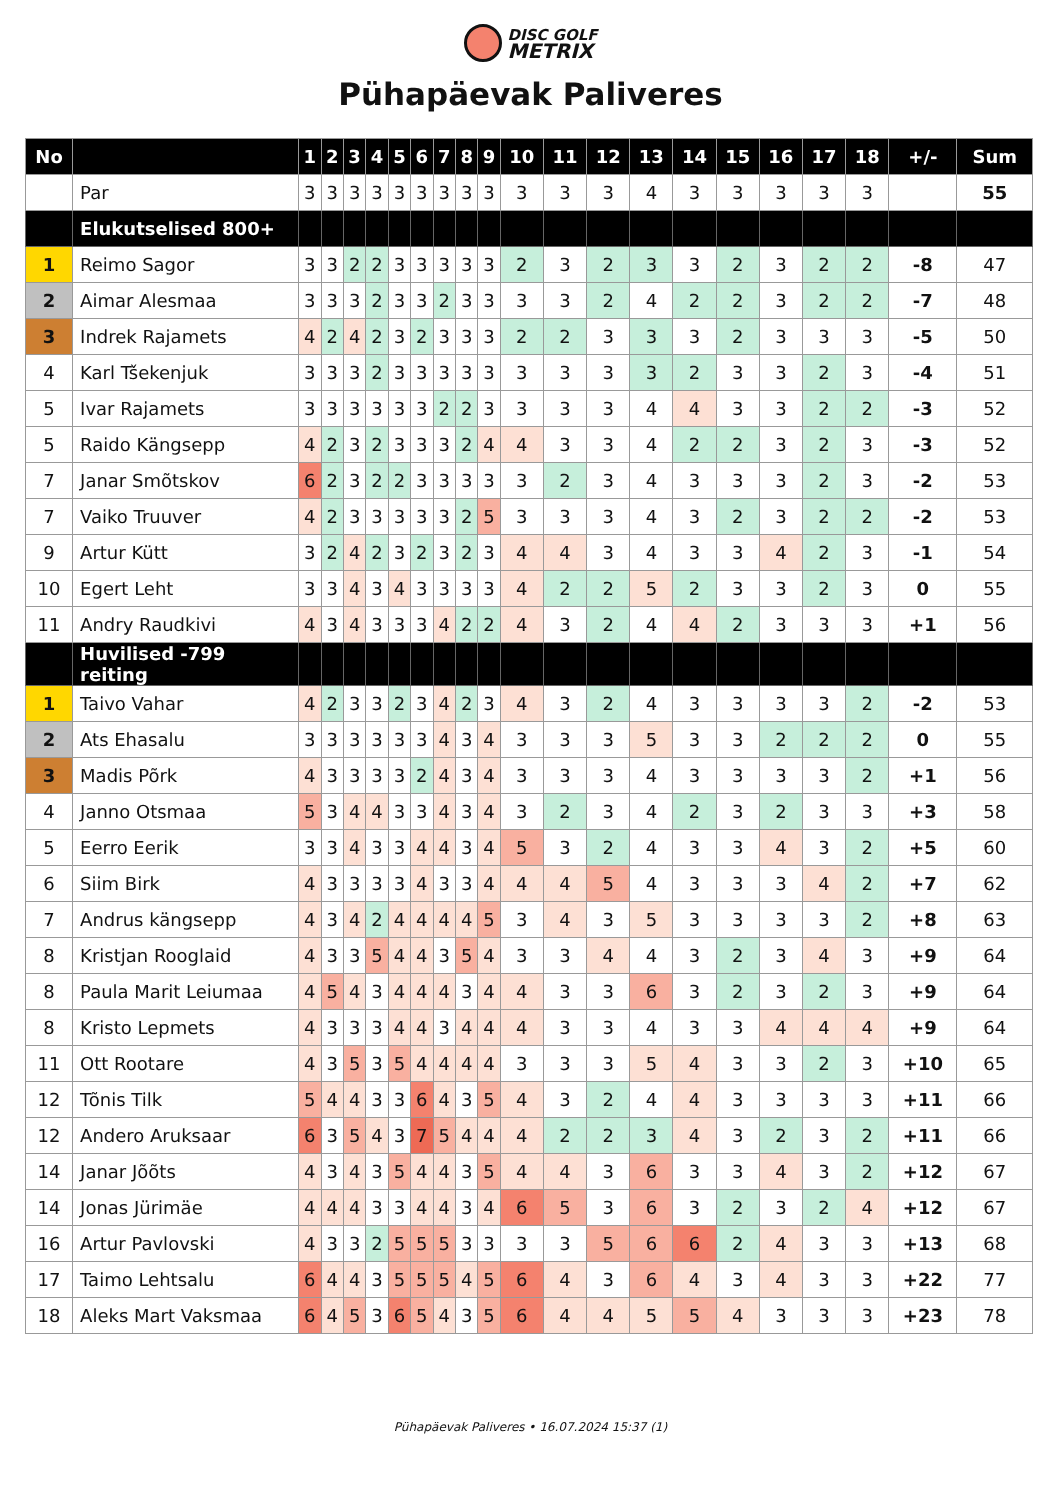DISC GOLF METRIX
Pühapäevak Paliveres
| No | | 1 | 2 | 3 | 4 | 5 | 6 | 7 | 8 | 9 | 10 | 11 | 12 | 13 | 14 | 15 | 16 | 17 | 18 | +/- | Sum |
| --- | --- | --- | --- | --- | --- | --- | --- | --- | --- | --- | --- | --- | --- | --- | --- | --- | --- | --- | --- | --- | --- |
| | Par | 3 | 3 | 3 | 3 | 3 | 3 | 3 | 3 | 3 | 3 | 3 | 3 | 4 | 3 | 3 | 3 | 3 | 3 | | 55 |
| | Elukutselised 800+ | | | | | | | | | | | | | | | | | | | | |
| 1 | Reimo Sagor | 3 | 3 | 2 | 2 | 3 | 3 | 3 | 3 | 3 | 2 | 3 | 2 | 3 | 3 | 2 | 3 | 2 | 2 | -8 | 47 |
| 2 | Aimar Alesmaa | 3 | 3 | 3 | 2 | 3 | 3 | 2 | 3 | 3 | 3 | 3 | 2 | 4 | 2 | 2 | 3 | 2 | 2 | -7 | 48 |
| 3 | Indrek Rajamets | 4 | 2 | 4 | 2 | 3 | 2 | 3 | 3 | 3 | 2 | 2 | 3 | 3 | 3 | 2 | 3 | 3 | 3 | -5 | 50 |
| 4 | Karl Tšekenjuk | 3 | 3 | 3 | 2 | 3 | 3 | 3 | 3 | 3 | 3 | 3 | 3 | 3 | 2 | 3 | 3 | 2 | 3 | -4 | 51 |
| 5 | Ivar Rajamets | 3 | 3 | 3 | 3 | 3 | 3 | 2 | 2 | 3 | 3 | 3 | 3 | 4 | 4 | 3 | 3 | 2 | 2 | -3 | 52 |
| 5 | Raido Kängsepp | 4 | 2 | 3 | 2 | 3 | 3 | 3 | 2 | 4 | 4 | 3 | 3 | 4 | 2 | 2 | 3 | 2 | 3 | -3 | 52 |
| 7 | Janar Smõtskov | 6 | 2 | 3 | 2 | 2 | 3 | 3 | 3 | 3 | 3 | 2 | 3 | 4 | 3 | 3 | 3 | 2 | 3 | -2 | 53 |
| 7 | Vaiko Truuver | 4 | 2 | 3 | 3 | 3 | 3 | 3 | 2 | 5 | 3 | 3 | 3 | 4 | 3 | 2 | 3 | 2 | 2 | -2 | 53 |
| 9 | Artur Kütt | 3 | 2 | 4 | 2 | 3 | 2 | 3 | 2 | 3 | 4 | 4 | 3 | 4 | 3 | 3 | 4 | 2 | 3 | -1 | 54 |
| 10 | Egert Leht | 3 | 3 | 4 | 3 | 4 | 3 | 3 | 3 | 3 | 4 | 2 | 2 | 5 | 2 | 3 | 3 | 2 | 3 | 0 | 55 |
| 11 | Andry Raudkivi | 4 | 3 | 4 | 3 | 3 | 3 | 4 | 2 | 2 | 4 | 3 | 2 | 4 | 4 | 2 | 3 | 3 | 3 | +1 | 56 |
| | Huvilised -799 reiting | | | | | | | | | | | | | | | | | | | | |
| 1 | Taivo Vahar | 4 | 2 | 3 | 3 | 2 | 3 | 4 | 2 | 3 | 4 | 3 | 2 | 4 | 3 | 3 | 3 | 3 | 2 | -2 | 53 |
| 2 | Ats Ehasalu | 3 | 3 | 3 | 3 | 3 | 3 | 4 | 3 | 4 | 3 | 3 | 3 | 5 | 3 | 3 | 2 | 2 | 2 | 0 | 55 |
| 3 | Madis Põrk | 4 | 3 | 3 | 3 | 3 | 2 | 4 | 3 | 4 | 3 | 3 | 3 | 4 | 3 | 3 | 3 | 3 | 2 | +1 | 56 |
| 4 | Janno Otsmaa | 5 | 3 | 4 | 4 | 3 | 3 | 4 | 3 | 4 | 3 | 2 | 3 | 4 | 2 | 3 | 2 | 3 | 3 | +3 | 58 |
| 5 | Eerro Eerik | 3 | 3 | 4 | 3 | 3 | 4 | 4 | 3 | 4 | 5 | 3 | 2 | 4 | 3 | 3 | 4 | 3 | 2 | +5 | 60 |
| 6 | Siim Birk | 4 | 3 | 3 | 3 | 3 | 4 | 3 | 3 | 4 | 4 | 4 | 5 | 4 | 3 | 3 | 3 | 4 | 2 | +7 | 62 |
| 7 | Andrus kängsepp | 4 | 3 | 4 | 2 | 4 | 4 | 4 | 4 | 5 | 3 | 4 | 3 | 5 | 3 | 3 | 3 | 3 | 2 | +8 | 63 |
| 8 | Kristjan Rooglaid | 4 | 3 | 3 | 5 | 4 | 4 | 3 | 5 | 4 | 3 | 3 | 4 | 4 | 3 | 2 | 3 | 4 | 3 | +9 | 64 |
| 8 | Paula Marit Leiumaa | 4 | 5 | 4 | 3 | 4 | 4 | 4 | 3 | 4 | 4 | 3 | 3 | 6 | 3 | 2 | 3 | 2 | 3 | +9 | 64 |
| 8 | Kristo Lepmets | 4 | 3 | 3 | 3 | 4 | 4 | 3 | 4 | 4 | 4 | 3 | 3 | 4 | 3 | 3 | 4 | 4 | 4 | +9 | 64 |
| 11 | Ott Rootare | 4 | 3 | 5 | 3 | 5 | 4 | 4 | 4 | 4 | 3 | 3 | 3 | 5 | 4 | 3 | 3 | 2 | 3 | +10 | 65 |
| 12 | Tõnis Tilk | 5 | 4 | 4 | 3 | 3 | 6 | 4 | 3 | 5 | 4 | 3 | 2 | 4 | 4 | 3 | 3 | 3 | 3 | +11 | 66 |
| 12 | Andero Aruksaar | 6 | 3 | 5 | 4 | 3 | 7 | 5 | 4 | 4 | 4 | 2 | 2 | 3 | 4 | 3 | 2 | 3 | 2 | +11 | 66 |
| 14 | Janar Jõõts | 4 | 3 | 4 | 3 | 5 | 4 | 4 | 3 | 5 | 4 | 4 | 3 | 6 | 3 | 3 | 4 | 3 | 2 | +12 | 67 |
| 14 | Jonas Jürimäe | 4 | 4 | 4 | 3 | 3 | 4 | 4 | 3 | 4 | 6 | 5 | 3 | 6 | 3 | 2 | 3 | 2 | 4 | +12 | 67 |
| 16 | Artur Pavlovski | 4 | 3 | 3 | 2 | 5 | 5 | 5 | 3 | 3 | 3 | 3 | 5 | 6 | 6 | 2 | 4 | 3 | 3 | +13 | 68 |
| 17 | Taimo Lehtsalu | 6 | 4 | 4 | 3 | 5 | 5 | 5 | 4 | 5 | 6 | 4 | 3 | 6 | 4 | 3 | 4 | 3 | 3 | +22 | 77 |
| 18 | Aleks Mart Vaksmaa | 6 | 4 | 5 | 3 | 6 | 5 | 4 | 3 | 5 | 6 | 4 | 4 | 5 | 5 | 4 | 3 | 3 | 3 | +23 | 78 |
Pühapäevak Paliveres • 16.07.2024 15:37 (1)